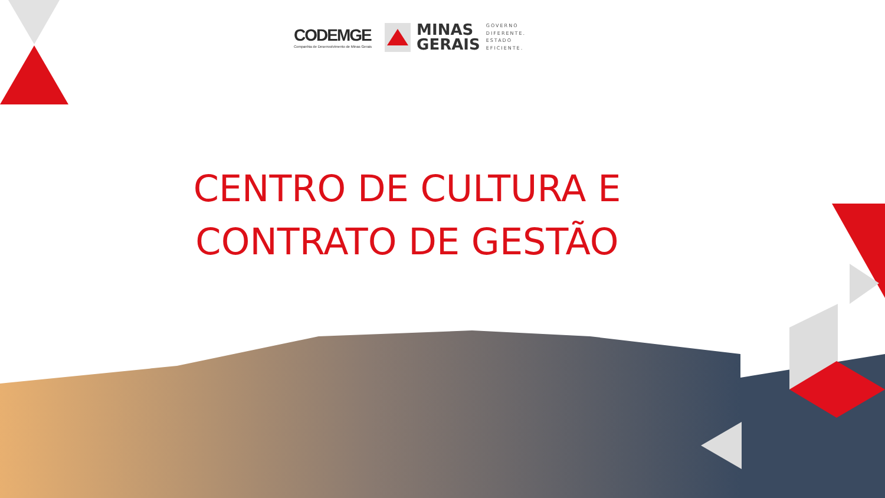CODEMGE
Companhia de Desenvolvimento de Minas Gerais
MINAS
GERAIS
GOVERNO
DIFERENTE.
ESTADO
EFICIENTE.
CENTRO DE CULTURA E
CONTRATO DE GESTÃO